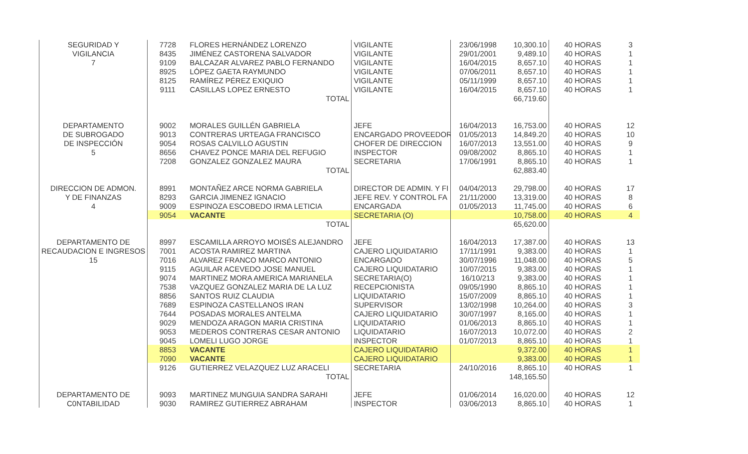| SEGURIDAD Y | 7728 | FLORES HERNÁNDEZ LORENZO | VIGILANTE | 23/06/1998 | 10,300.10 | 40 HORAS | 3 |
| VIGILANCIA | 8435 | JIMÉNEZ CASTORENA SALVADOR | VIGILANTE | 29/01/2001 | 9,489.10 | 40 HORAS | 1 |
| 7 | 9109 | BALCAZAR ALVAREZ PABLO FERNANDO | VIGILANTE | 16/04/2015 | 8,657.10 | 40 HORAS | 1 |
| | 8925 | LÓPEZ GAETA RAYMUNDO | VIGILANTE | 07/06/2011 | 8,657.10 | 40 HORAS | 1 |
| | 8125 | RAMÍREZ PÉREZ EXIQUIO | VIGILANTE | 05/11/1999 | 8,657.10 | 40 HORAS | 1 |
| | 9111 | CASILLAS LOPEZ ERNESTO | VIGILANTE | 16/04/2015 | 8,657.10 | 40 HORAS | 1 |
| | | TOTAL | | | 66,719.60 | | |
| DEPARTAMENTO | 9002 | MORALES GUILLÉN GABRIELA | JEFE | 16/04/2013 | 16,753.00 | 40 HORAS | 12 |
| DE SUBROGADO | 9013 | CONTRERAS URTEAGA FRANCISCO | ENCARGADO PROVEEDOR | 01/05/2013 | 14,849.20 | 40 HORAS | 10 |
| DE INSPECCIÓN | 9054 | ROSAS CALVILLO AGUSTIN | CHOFER DE DIRECCION | 16/07/2013 | 13,551.00 | 40 HORAS | 9 |
| 5 | 8656 | CHAVEZ PONCE MARIA DEL REFUGIO | INSPECTOR | 09/08/2002 | 8,865.10 | 40 HORAS | 1 |
| | 7208 | GONZALEZ GONZALEZ MAURA | SECRETARIA | 17/06/1991 | 8,865.10 | 40 HORAS | 1 |
| | | TOTAL | | | 62,883.40 | | |
| DIRECCION DE ADMON. | 8991 | MONTAÑEZ ARCE NORMA GABRIELA | DIRECTOR DE ADMIN. Y FI | 04/04/2013 | 29,798.00 | 40 HORAS | 17 |
| Y DE FINANZAS | 8293 | GARCIA JIMENEZ IGNACIO | JEFE REV. Y CONTROL FA | 21/11/2000 | 13,319.00 | 40 HORAS | 8 |
| 4 | 9009 | ESPINOZA ESCOBEDO IRMA LETICIA | ENCARGADA | 01/05/2013 | 11,745.00 | 40 HORAS | 6 |
| | 9054 | VACANTE | SECRETARIA (O) | | 10,758.00 | 40 HORAS | 4 |
| | | TOTAL | | | 65,620.00 | | |
| DEPARTAMENTO DE | 8997 | ESCAMILLA ARROYO MOISÉS ALEJANDRO | JEFE | 16/04/2013 | 17,387.00 | 40 HORAS | 13 |
| RECAUDACION E INGRESOS | 7001 | ACOSTA RAMIREZ MARTINA | CAJERO LIQUIDATARIO | 17/11/1991 | 9,383.00 | 40 HORAS | 1 |
| 15 | 7016 | ALVAREZ FRANCO MARCO ANTONIO | ENCARGADO | 30/07/1996 | 11,048.00 | 40 HORAS | 5 |
| | 9115 | AGUILAR ACEVEDO JOSE MANUEL | CAJERO LIQUIDATARIO | 10/07/2015 | 9,383.00 | 40 HORAS | 1 |
| | 9074 | MARTINEZ MORA AMERICA MARIANELA | SECRETARIA(O) | 16/10/213 | 9,383.00 | 40 HORAS | 1 |
| | 7538 | VAZQUEZ GONZALEZ MARIA DE LA LUZ | RECEPCIONISTA | 09/05/1990 | 8,865.10 | 40 HORAS | 1 |
| | 8856 | SANTOS RUIZ CLAUDIA | LIQUIDATARIO | 15/07/2009 | 8,865.10 | 40 HORAS | 1 |
| | 7689 | ESPINOZA CASTELLANOS IRAN | SUPERVISOR | 13/02/1998 | 10,264.00 | 40 HORAS | 3 |
| | 7644 | POSADAS MORALES ANTELMA | CAJERO LIQUIDATARIO | 30/07/1997 | 8,165.00 | 40 HORAS | 1 |
| | 9029 | MENDOZA ARAGON MARIA CRISTINA | LIQUIDATARIO | 01/06/2013 | 8,865.10 | 40 HORAS | 1 |
| | 9053 | MEDEROS CONTRERAS CESAR ANTONIO | LIQUIDATARIO | 16/07/2013 | 10,072.00 | 40 HORAS | 2 |
| | 9045 | LOMELI LUGO JORGE | INSPECTOR | 01/07/2013 | 8,865.10 | 40 HORAS | 1 |
| | 8853 | VACANTE | CAJERO LIQUIDATARIO | | 9,372.00 | 40 HORAS | 1 |
| | 7090 | VACANTE | CAJERO LIQUIDATARIO | | 9,383.00 | 40 HORAS | 1 |
| | 9126 | GUTIERREZ VELAZQUEZ LUZ ARACELI | SECRETARIA | 24/10/2016 | 8,865.10 | 40 HORAS | 1 |
| | | TOTAL | | | 148,165.50 | | |
| DEPARTAMENTO DE | 9093 | MARTINEZ MUNGUIA SANDRA SARAHI | JEFE | 01/06/2014 | 16,020.00 | 40 HORAS | 12 |
| C0NTABILIDAD | 9030 | RAMIREZ GUTIERREZ ABRAHAM | INSPECTOR | 03/06/2013 | 8,865.10 | 40 HORAS | 1 |